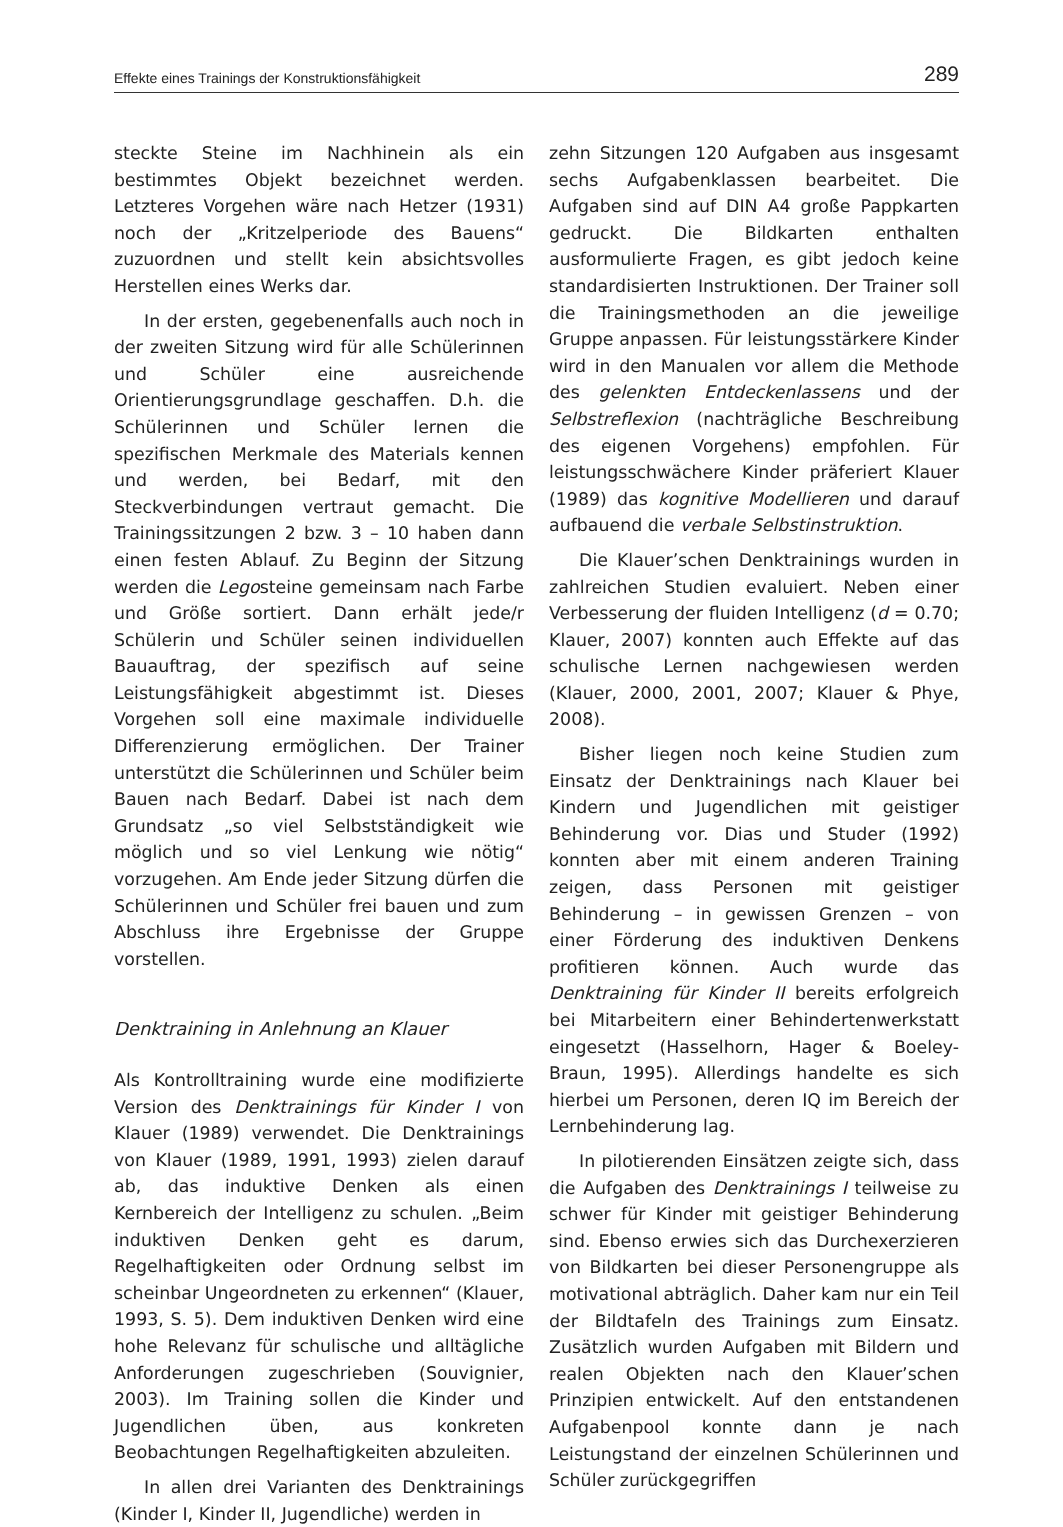Effekte eines Trainings der Konstruktionsfähigkeit 289
steckte Steine im Nachhinein als ein bestimmtes Objekt bezeichnet werden. Letzteres Vorgehen wäre nach Hetzer (1931) noch der „Kritzelperiode des Bauens“ zuzuordnen und stellt kein absichtsvolles Herstellen eines Werks dar.
In der ersten, gegebenenfalls auch noch in der zweiten Sitzung wird für alle Schülerinnen und Schüler eine ausreichende Orientierungsgrundlage geschaffen. D.h. die Schülerinnen und Schüler lernen die spezifischen Merkmale des Materials kennen und werden, bei Bedarf, mit den Steckverbindungen vertraut gemacht. Die Trainingssitzungen 2 bzw. 3 – 10 haben dann einen festen Ablauf. Zu Beginn der Sitzung werden die Legosteine gemeinsam nach Farbe und Größe sortiert. Dann erhält jede/r Schülerin und Schüler seinen individuellen Bauauftrag, der spezifisch auf seine Leistungsfähigkeit abgestimmt ist. Dieses Vorgehen soll eine maximale individuelle Differenzierung ermöglichen. Der Trainer unterstützt die Schülerinnen und Schüler beim Bauen nach Bedarf. Dabei ist nach dem Grundsatz „so viel Selbstständigkeit wie möglich und so viel Lenkung wie nötig“ vorzugehen. Am Ende jeder Sitzung dürfen die Schülerinnen und Schüler frei bauen und zum Abschluss ihre Ergebnisse der Gruppe vorstellen.
Denktraining in Anlehnung an Klauer
Als Kontrolltraining wurde eine modifizierte Version des Denktrainings für Kinder I von Klauer (1989) verwendet. Die Denktrainings von Klauer (1989, 1991, 1993) zielen darauf ab, das induktive Denken als einen Kernbereich der Intelligenz zu schulen. „Beim induktiven Denken geht es darum, Regelhaftigkeiten oder Ordnung selbst im scheinbar Ungeordneten zu erkennen“ (Klauer, 1993, S. 5). Dem induktiven Denken wird eine hohe Relevanz für schulische und alltägliche Anforderungen zugeschrieben (Souvignier, 2003). Im Training sollen die Kinder und Jugendlichen üben, aus konkreten Beobachtungen Regelhaftigkeiten abzuleiten.
In allen drei Varianten des Denktrainings (Kinder I, Kinder II, Jugendliche) werden in
zehn Sitzungen 120 Aufgaben aus insgesamt sechs Aufgabenklassen bearbeitet. Die Aufgaben sind auf DIN A4 große Pappkarten gedruckt. Die Bildkarten enthalten ausformulierte Fragen, es gibt jedoch keine standardisierten Instruktionen. Der Trainer soll die Trainingsmethoden an die jeweilige Gruppe anpassen. Für leistungsstärkere Kinder wird in den Manualen vor allem die Methode des gelenkten Entdeckenlassens und der Selbstreflexion (nachträgliche Beschreibung des eigenen Vorgehens) empfohlen. Für leistungsschwächere Kinder präferiert Klauer (1989) das kognitive Modellieren und darauf aufbauend die verbale Selbstinstruktion.
Die Klauer’schen Denktrainings wurden in zahlreichen Studien evaluiert. Neben einer Verbesserung der fluiden Intelligenz (d = 0.70; Klauer, 2007) konnten auch Effekte auf das schulische Lernen nachgewiesen werden (Klauer, 2000, 2001, 2007; Klauer & Phye, 2008).
Bisher liegen noch keine Studien zum Einsatz der Denktrainings nach Klauer bei Kindern und Jugendlichen mit geistiger Behinderung vor. Dias und Studer (1992) konnten aber mit einem anderen Training zeigen, dass Personen mit geistiger Behinderung – in gewissen Grenzen – von einer Förderung des induktiven Denkens profitieren können. Auch wurde das Denktraining für Kinder II bereits erfolgreich bei Mitarbeitern einer Behindertenwerkstatt eingesetzt (Hasselhorn, Hager & Boeley-Braun, 1995). Allerdings handelte es sich hierbei um Personen, deren IQ im Bereich der Lernbehinderung lag.
In pilotierenden Einsätzen zeigte sich, dass die Aufgaben des Denktrainings I teilweise zu schwer für Kinder mit geistiger Behinderung sind. Ebenso erwies sich das Durchexerzieren von Bildkarten bei dieser Personengruppe als motivational abträglich. Daher kam nur ein Teil der Bildtafeln des Trainings zum Einsatz. Zusätzlich wurden Aufgaben mit Bildern und realen Objekten nach den Klauer’schen Prinzipien entwickelt. Auf den entstandenen Aufgabenpool konnte dann je nach Leistungstand der einzelnen Schülerinnen und Schüler zurückgegriffen